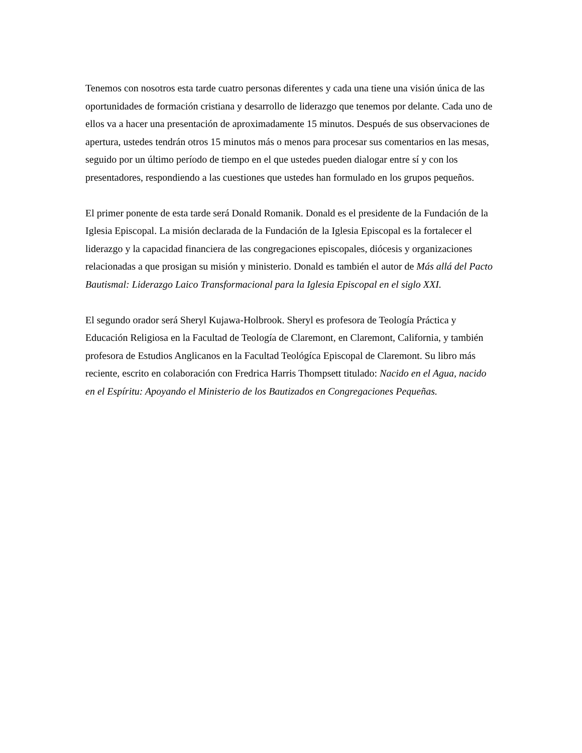Tenemos con nosotros esta tarde cuatro personas diferentes y cada una tiene una visión única de las oportunidades de formación cristiana y desarrollo de liderazgo que tenemos por delante. Cada uno de ellos va a hacer una presentación de aproximadamente 15 minutos. Después de sus observaciones de apertura, ustedes tendrán otros 15 minutos más o menos para procesar sus comentarios en las mesas, seguido por un último período de tiempo en el que ustedes pueden dialogar entre sí y con los presentadores, respondiendo a las cuestiones que ustedes han formulado en los grupos pequeños.
El primer ponente de esta tarde será Donald Romanik. Donald es el presidente de la Fundación de la Iglesia Episcopal. La misión declarada de la Fundación de la Iglesia Episcopal es la fortalecer el liderazgo y la capacidad financiera de las congregaciones episcopales, diócesis y organizaciones relacionadas a que prosigan su misión y ministerio. Donald es también el autor de Más allá del Pacto Bautismal: Liderazgo Laico Transformacional para la Iglesia Episcopal en el siglo XXI.
El segundo orador será Sheryl Kujawa-Holbrook. Sheryl es profesora de Teología Práctica y Educación Religiosa en la Facultad de Teología de Claremont, en Claremont, California, y también profesora de Estudios Anglicanos en la Facultad Teológíca Episcopal de Claremont. Su libro más reciente, escrito en colaboración con Fredrica Harris Thompsett titulado: Nacido en el Agua, nacido en el Espíritu: Apoyando el Ministerio de los Bautizados en Congregaciones Pequeñas.